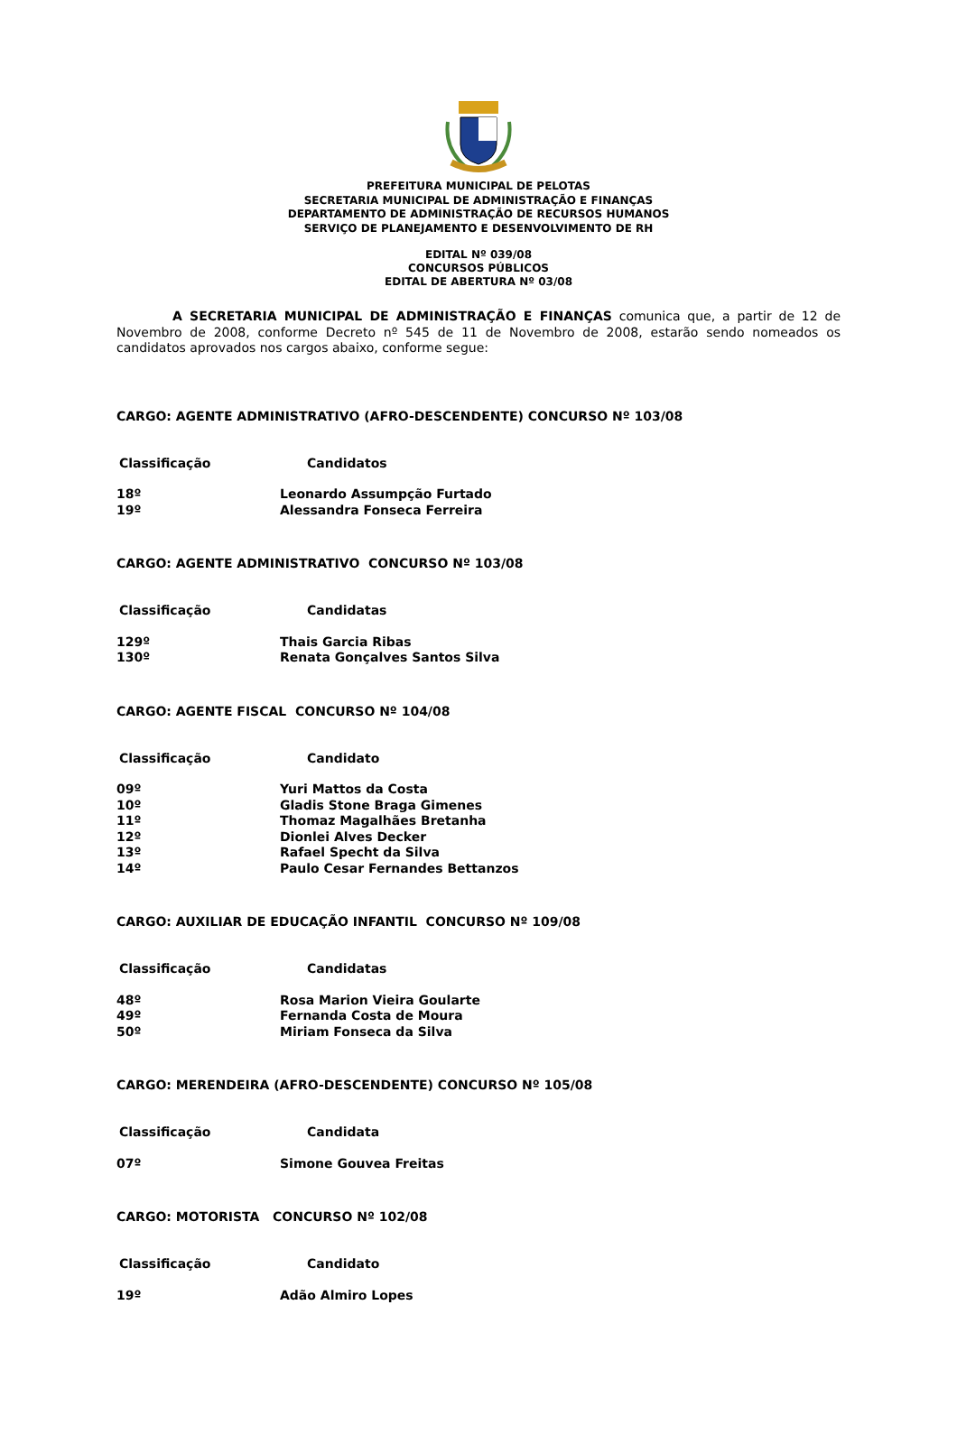PREFEITURA MUNICIPAL DE PELOTAS
SECRETARIA MUNICIPAL DE ADMINISTRAÇÃO E FINANÇAS
DEPARTAMENTO DE ADMINISTRAÇÃO DE RECURSOS HUMANOS
SERVIÇO DE PLANEJAMENTO E DESENVOLVIMENTO DE RH
EDITAL Nº 039/08
CONCURSOS PÚBLICOS
EDITAL DE ABERTURA Nº 03/08
A SECRETARIA MUNICIPAL DE ADMINISTRAÇÃO E FINANÇAS comunica que, a partir de 12 de Novembro de 2008, conforme Decreto nº 545 de 11 de Novembro de 2008, estarão sendo nomeados os candidatos aprovados nos cargos abaixo, conforme segue:
CARGO: AGENTE ADMINISTRATIVO (AFRO-DESCENDENTE) CONCURSO Nº 103/08
| Classificação | Candidatos |
| --- | --- |
| 18º | Leonardo Assumpção Furtado |
| 19º | Alessandra Fonseca Ferreira |
CARGO: AGENTE ADMINISTRATIVO CONCURSO Nº 103/08
| Classificação | Candidatas |
| --- | --- |
| 129º | Thais Garcia Ribas |
| 130º | Renata Gonçalves Santos Silva |
CARGO: AGENTE FISCAL CONCURSO Nº 104/08
| Classificação | Candidato |
| --- | --- |
| 09º | Yuri Mattos da Costa |
| 10º | Gladis Stone Braga Gimenes |
| 11º | Thomaz Magalhães Bretanha |
| 12º | Dionlei Alves Decker |
| 13º | Rafael Specht da Silva |
| 14º | Paulo Cesar Fernandes Bettanzos |
CARGO: AUXILIAR DE EDUCAÇÃO INFANTIL CONCURSO Nº 109/08
| Classificação | Candidatas |
| --- | --- |
| 48º | Rosa Marion Vieira Goularte |
| 49º | Fernanda Costa de Moura |
| 50º | Miriam Fonseca da Silva |
CARGO: MERENDEIRA (AFRO-DESCENDENTE) CONCURSO Nº 105/08
| Classificação | Candidata |
| --- | --- |
| 07º | Simone Gouvea Freitas |
CARGO: MOTORISTA CONCURSO Nº 102/08
| Classificação | Candidato |
| --- | --- |
| 19º | Adão Almiro Lopes |